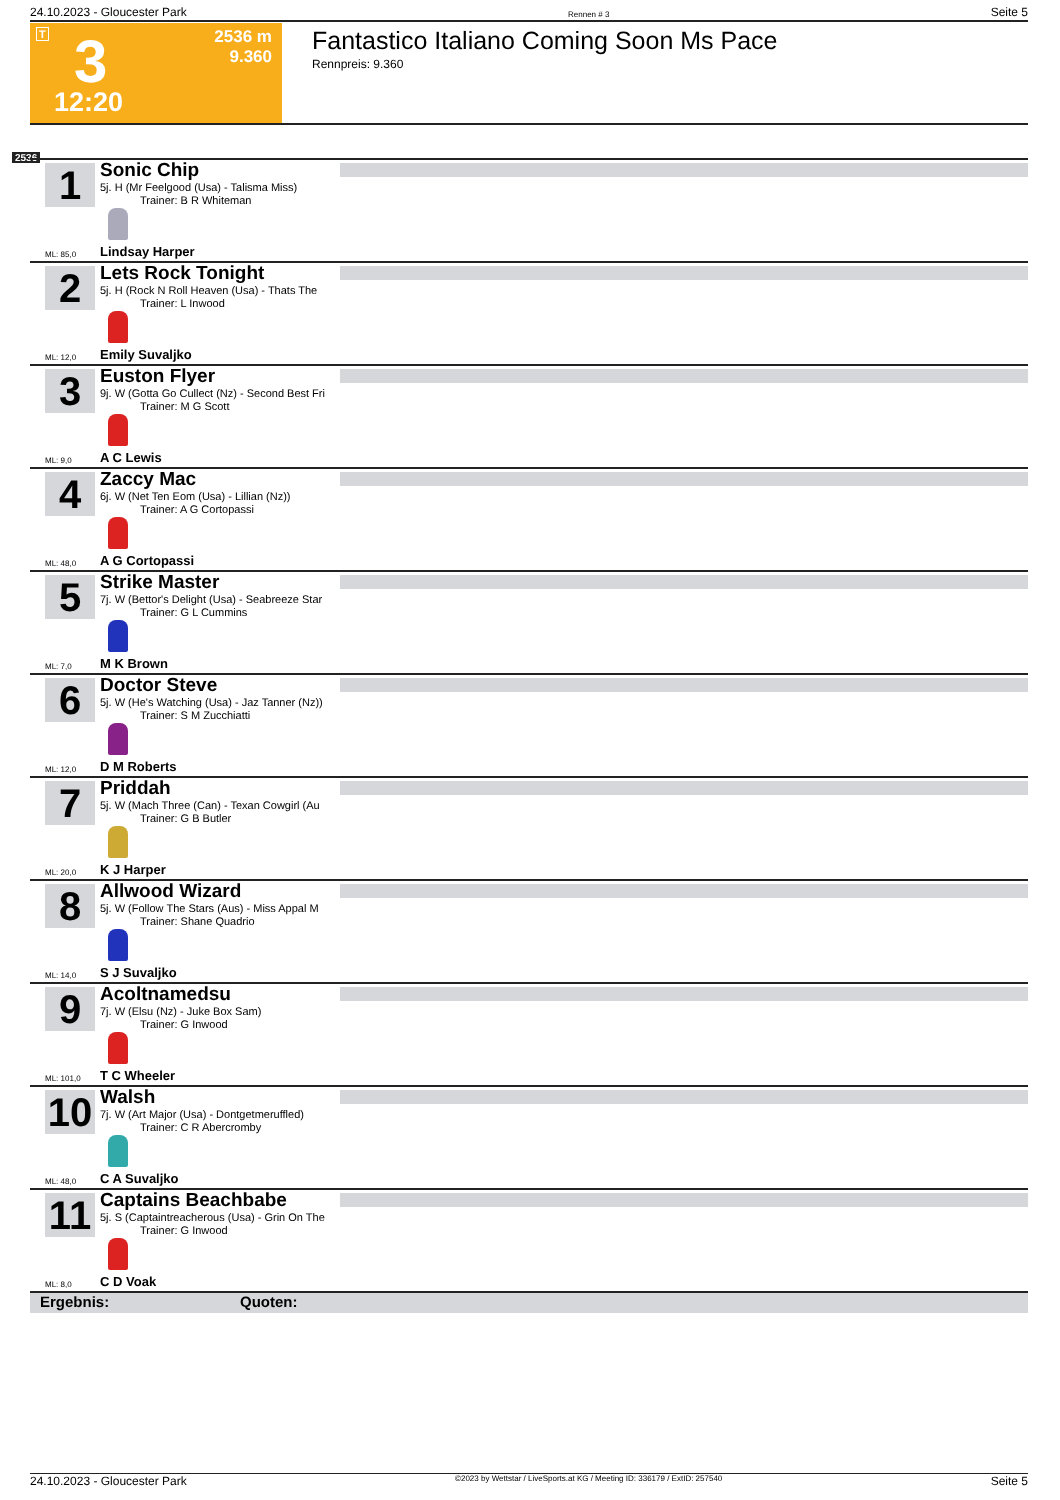24.10.2023 - Gloucester Park Rennen # 3 Seite 5
T 3
12:20
2536 m
9.360
Fantastico Italiano Coming Soon Ms Pace
Rennpreis: 9.360
2536
1
Sonic Chip
5j. H (Mr Feelgood (Usa) - Talisma Miss)
Trainer: B R Whiteman
Lindsay Harper
ML: 85,0
2
Lets Rock Tonight
5j. H (Rock N Roll Heaven (Usa) - Thats The
Trainer: L Inwood
Emily Suvaljko
ML: 12,0
3
Euston Flyer
9j. W (Gotta Go Cullect (Nz) - Second Best Fri
Trainer: M G Scott
A C Lewis
ML: 9,0
4
Zaccy Mac
6j. W (Net Ten Eom (Usa) - Lillian (Nz))
Trainer: A G Cortopassi
A G Cortopassi
ML: 48,0
5
Strike Master
7j. W (Bettor's Delight (Usa) - Seabreeze Star
Trainer: G L Cummins
M K Brown
ML: 7,0
6
Doctor Steve
5j. W (He's Watching (Usa) - Jaz Tanner (Nz))
Trainer: S M Zucchiatti
D M Roberts
ML: 12,0
7
Priddah
5j. W (Mach Three (Can) - Texan Cowgirl (Au
Trainer: G B Butler
K J Harper
ML: 20,0
8
Allwood Wizard
5j. W (Follow The Stars (Aus) - Miss Appal M
Trainer: Shane Quadrio
S J Suvaljko
ML: 14,0
9
Acoltnamedsu
7j. W (Elsu (Nz) - Juke Box Sam)
Trainer: G Inwood
T C Wheeler
ML: 101,0
10
Walsh
7j. W (Art Major (Usa) - Dontgetmeruffled)
Trainer: C R Abercromby
C A Suvaljko
ML: 48,0
11
Captains Beachbabe
5j. S (Captaintreacherous (Usa) - Grin On The
Trainer: G Inwood
C D Voak
ML: 8,0
Ergebnis: Quoten:
24.10.2023 - Gloucester Park ©2023 by Wettstar / LiveSports.at KG / Meeting ID: 336179 / ExtID: 257540 Seite 5